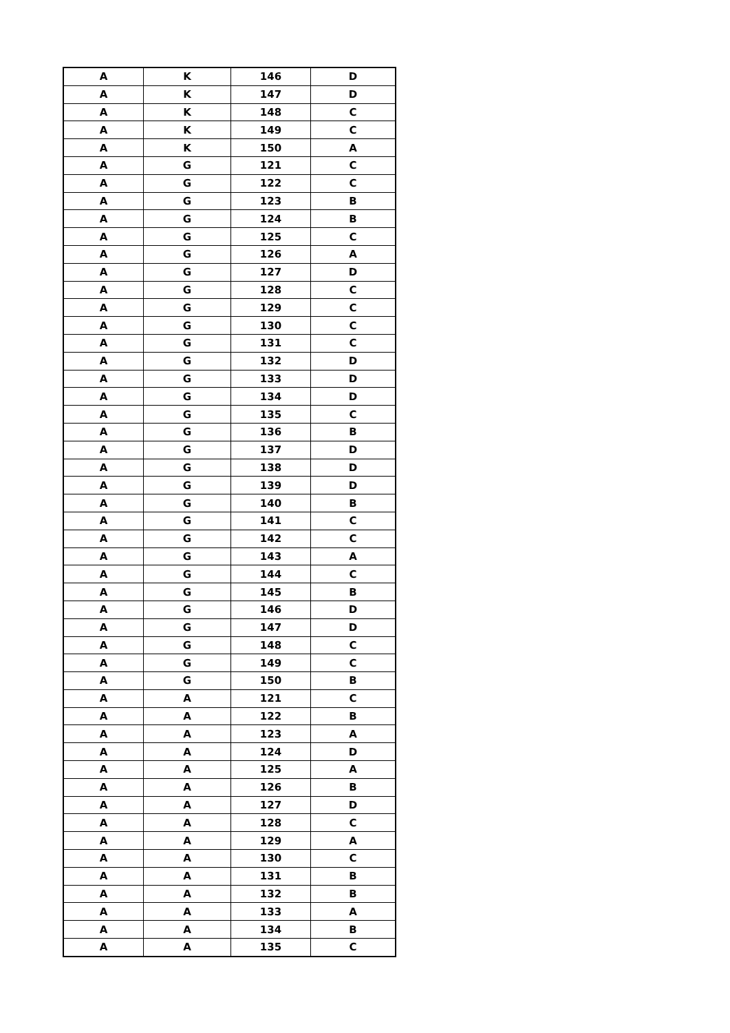| A | K | 146 | D |
| A | K | 147 | D |
| A | K | 148 | C |
| A | K | 149 | C |
| A | K | 150 | A |
| A | G | 121 | C |
| A | G | 122 | C |
| A | G | 123 | B |
| A | G | 124 | B |
| A | G | 125 | C |
| A | G | 126 | A |
| A | G | 127 | D |
| A | G | 128 | C |
| A | G | 129 | C |
| A | G | 130 | C |
| A | G | 131 | C |
| A | G | 132 | D |
| A | G | 133 | D |
| A | G | 134 | D |
| A | G | 135 | C |
| A | G | 136 | B |
| A | G | 137 | D |
| A | G | 138 | D |
| A | G | 139 | D |
| A | G | 140 | B |
| A | G | 141 | C |
| A | G | 142 | C |
| A | G | 143 | A |
| A | G | 144 | C |
| A | G | 145 | B |
| A | G | 146 | D |
| A | G | 147 | D |
| A | G | 148 | C |
| A | G | 149 | C |
| A | G | 150 | B |
| A | A | 121 | C |
| A | A | 122 | B |
| A | A | 123 | A |
| A | A | 124 | D |
| A | A | 125 | A |
| A | A | 126 | B |
| A | A | 127 | D |
| A | A | 128 | C |
| A | A | 129 | A |
| A | A | 130 | C |
| A | A | 131 | B |
| A | A | 132 | B |
| A | A | 133 | A |
| A | A | 134 | B |
| A | A | 135 | C |